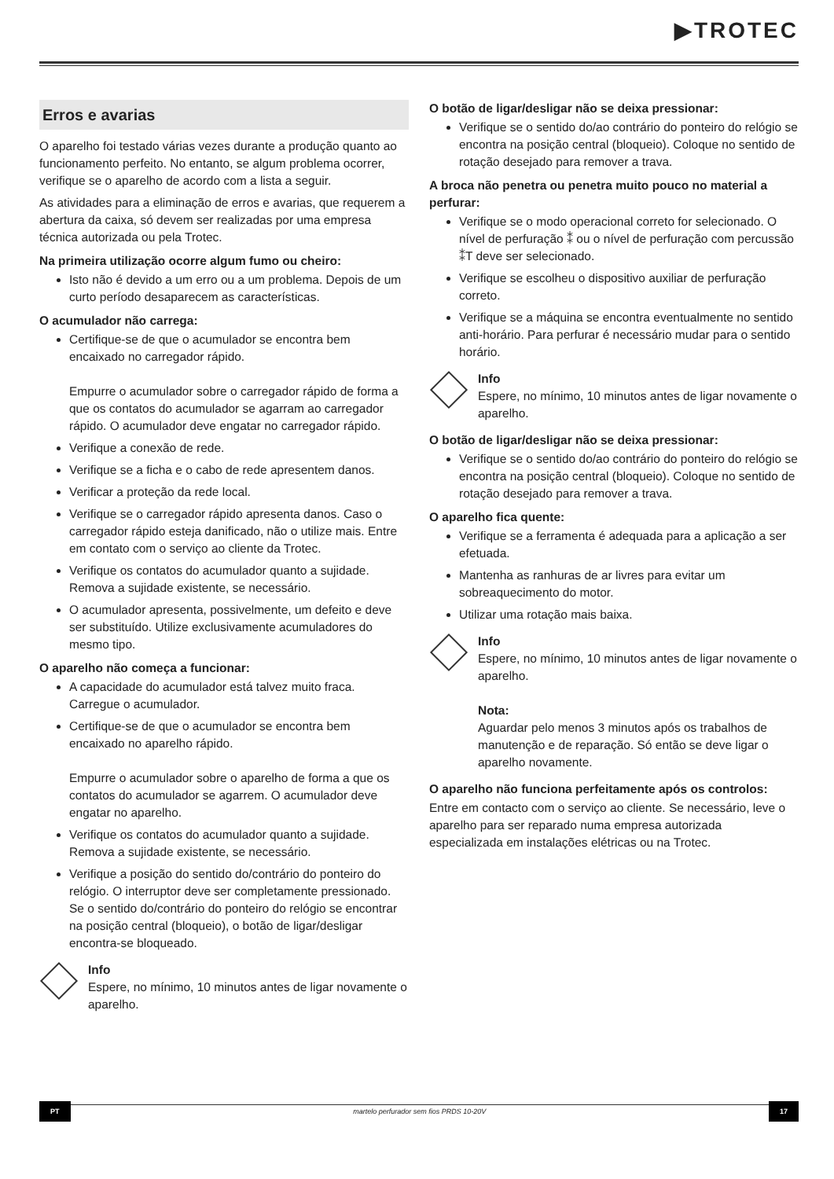▶TROTEC
Erros e avarias
O aparelho foi testado várias vezes durante a produção quanto ao funcionamento perfeito. No entanto, se algum problema ocorrer, verifique se o aparelho de acordo com a lista a seguir.
As atividades para a eliminação de erros e avarias, que requerem a abertura da caixa, só devem ser realizadas por uma empresa técnica autorizada ou pela Trotec.
Na primeira utilização ocorre algum fumo ou cheiro:
Isto não é devido a um erro ou a um problema. Depois de um curto período desaparecem as características.
O acumulador não carrega:
Certifique-se de que o acumulador se encontra bem encaixado no carregador rápido.
Empurre o acumulador sobre o carregador rápido de forma a que os contatos do acumulador se agarram ao carregador rápido. O acumulador deve engatar no carregador rápido.
Verifique a conexão de rede.
Verifique se a ficha e o cabo de rede apresentem danos.
Verificar a proteção da rede local.
Verifique se o carregador rápido apresenta danos. Caso o carregador rápido esteja danificado, não o utilize mais. Entre em contato com o serviço ao cliente da Trotec.
Verifique os contatos do acumulador quanto a sujidade. Remova a sujidade existente, se necessário.
O acumulador apresenta, possivelmente, um defeito e deve ser substituído. Utilize exclusivamente acumuladores do mesmo tipo.
O aparelho não começa a funcionar:
A capacidade do acumulador está talvez muito fraca. Carregue o acumulador.
Certifique-se de que o acumulador se encontra bem encaixado no aparelho rápido.
Empurre o acumulador sobre o aparelho de forma a que os contatos do acumulador se agarrem. O acumulador deve engatar no aparelho.
Verifique os contatos do acumulador quanto a sujidade. Remova a sujidade existente, se necessário.
Verifique a posição do sentido do/contrário do ponteiro do relógio. O interruptor deve ser completamente pressionado. Se o sentido do/contrário do ponteiro do relógio se encontrar na posição central (bloqueio), o botão de ligar/desligar encontra-se bloqueado.
Info
Espere, no mínimo, 10 minutos antes de ligar novamente o aparelho.
O botão de ligar/desligar não se deixa pressionar:
Verifique se o sentido do/ao contrário do ponteiro do relógio se encontra na posição central (bloqueio). Coloque no sentido de rotação desejado para remover a trava.
A broca não penetra ou penetra muito pouco no material a perfurar:
Verifique se o modo operacional correto for selecionado. O nível de perfuração ⁑ ou o nível de perfuração com percussão ⁑T deve ser selecionado.
Verifique se escolheu o dispositivo auxiliar de perfuração correto.
Verifique se a máquina se encontra eventualmente no sentido anti-horário. Para perfurar é necessário mudar para o sentido horário.
Info
Espere, no mínimo, 10 minutos antes de ligar novamente o aparelho.
O botão de ligar/desligar não se deixa pressionar:
Verifique se o sentido do/ao contrário do ponteiro do relógio se encontra na posição central (bloqueio). Coloque no sentido de rotação desejado para remover a trava.
O aparelho fica quente:
Verifique se a ferramenta é adequada para a aplicação a ser efetuada.
Mantenha as ranhuras de ar livres para evitar um sobreaquecimento do motor.
Utilizar uma rotação mais baixa.
Info
Espere, no mínimo, 10 minutos antes de ligar novamente o aparelho.
Nota:
Aguardar pelo menos 3 minutos após os trabalhos de manutenção e de reparação. Só então se deve ligar o aparelho novamente.
O aparelho não funciona perfeitamente após os controlos:
Entre em contacto com o serviço ao cliente. Se necessário, leve o aparelho para ser reparado numa empresa autorizada especializada em instalações elétricas ou na Trotec.
PT martelo perfurador sem fios PRDS 10-20V 17